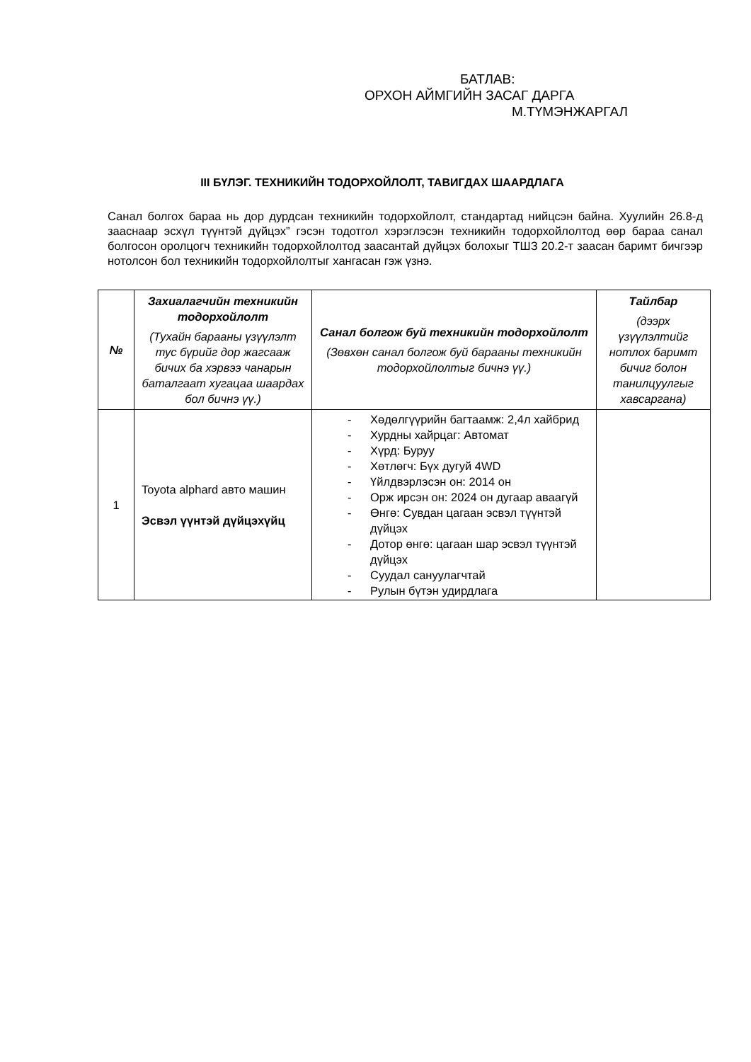БАТЛАВ:
ОРХОН АЙМГИЙН ЗАСАГ ДАРГА
М.ТҮМЭНЖАРГАЛ
III БҮЛЭГ. ТЕХНИКИЙН ТОДОРХОЙЛОЛТ, ТАВИГДАХ ШААРДЛАГА
Санал болгох бараа нь дор дурдсан техникийн тодорхойлолт, стандартад нийцсэн байна. Хуулийн 26.8-д зааснаар эсхүл түүнтэй дүйцэх” гэсэн тодотгол хэрэглэсэн техникийн тодорхойлолтод өөр бараа санал болгосон оролцогч техникийн тодорхойлолтод заасантай дүйцэх болохыг ТШЗ 20.2-т заасан баримт бичгээр нотолсон бол техникийн тодорхойлолтыг хангасан гэж үзнэ.
| № | Захиалагчийн техникийн тодорхойлолт (Тухайн барааны үзүүлэлт тус бүрийг дор жагсааж бичих ба хэрвээ чанарын баталгаат хугацаа шаардах бол бичнэ үү.) | Санал болгож буй техникийн тодорхойлолт (Зөвхөн санал болгож буй барааны техникийн тодорхойлолтыг бичнэ үү.) | Тайлбар (дээрх үзүүлэлтийг нотлох баримт бичиг болон танилцуулгыг хавсаргана) |
| --- | --- | --- | --- |
| 1 | Toyota alphard авто машин Эсвэл үүнтэй дүйцэхүйц | - Хөдөлгүүрийн багтаамж: 2,4л хайбрид - Хурдны хайрцаг: Автомат - Хүрд: Буруу - Хөтлөгч: Бүх дугуй 4WD - Үйлдвэрлэсэн он: 2014 он - Орж ирсэн он: 2024 он дугаар аваагүй - Өнгө: Сувдан цагаан эсвэл түүнтэй дүйцэх - Дотор өнгө: цагаан шар эсвэл түүнтэй дүйцэх - Суудал сануулагчтай - Рулын бүтэн удирдлага | |